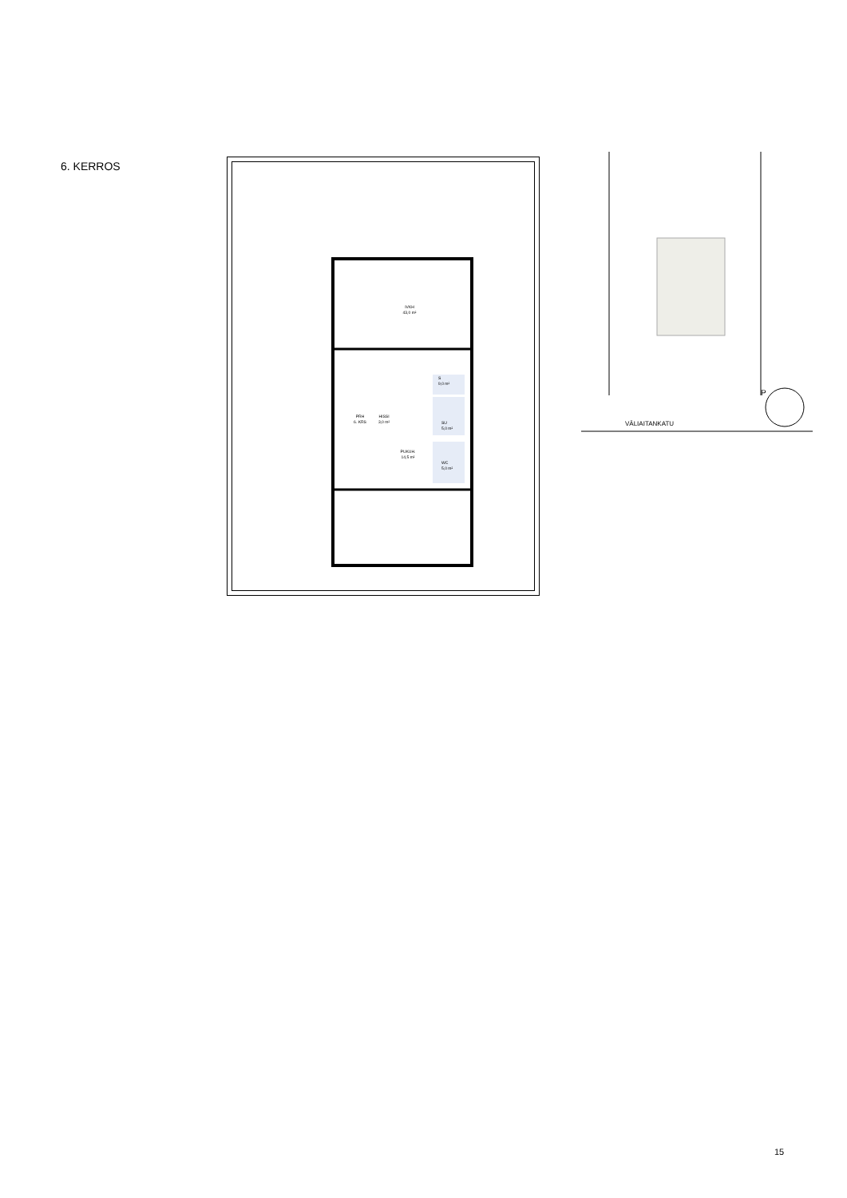6. KERROS
IVKH
43,0 m²
PRH
6. KRS
HISSI
3,0 m²
S
9,0 m²
SU
5,0 m²
PUKUH.
14,5 m²
WC
5,0 m²
VÄLIAITANKATU
P
15